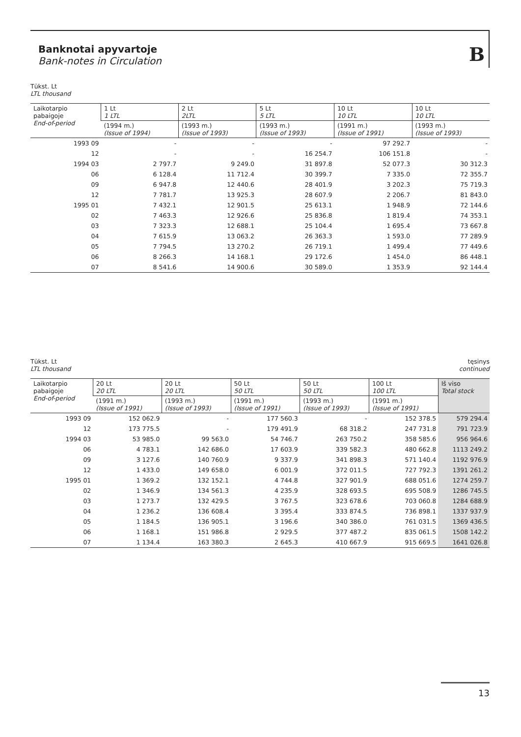Banknotai apyvartoje
Bank-notes in Circulation
B
Tūkst. Lt
LTL thousand
| Laikotarpio pabaigoje End-of-period | 1 Lt 1 LTL | 2 Lt 2LTL | 5 Lt 5 LTL | 10 Lt 10 LTL | 10 Lt 10 LTL |
| --- | --- | --- | --- | --- | --- |
| | (1994 m.) (Issue of 1994) | (1993 m.) (Issue of 1993) | (1993 m.) (Issue of 1993) | (1991 m.) (Issue of 1991) | (1993 m.) (Issue of 1993) |
| 1993 09 | - | - | - | 97 292.7 | - |
| 12 | - | - | 16 254.7 | 106 151.8 | - |
| 1994 03 | 2 797.7 | 9 249.0 | 31 897.8 | 52 077.3 | 30 312.3 |
| 06 | 6 128.4 | 11 712.4 | 30 399.7 | 7 335.0 | 72 355.7 |
| 09 | 6 947.8 | 12 440.6 | 28 401.9 | 3 202.3 | 75 719.3 |
| 12 | 7 781.7 | 13 925.3 | 28 607.9 | 2 206.7 | 81 843.0 |
| 1995 01 | 7 432.1 | 12 901.5 | 25 613.1 | 1 948.9 | 72 144.6 |
| 02 | 7 463.3 | 12 926.6 | 25 836.8 | 1 819.4 | 74 353.1 |
| 03 | 7 323.3 | 12 688.1 | 25 104.4 | 1 695.4 | 73 667.8 |
| 04 | 7 615.9 | 13 063.2 | 26 363.3 | 1 593.0 | 77 289.9 |
| 05 | 7 794.5 | 13 270.2 | 26 719.1 | 1 499.4 | 77 449.6 |
| 06 | 8 266.3 | 14 168.1 | 29 172.6 | 1 454.0 | 86 448.1 |
| 07 | 8 541.6 | 14 900.6 | 30 589.0 | 1 353.9 | 92 144.4 |
Tūkst. Lt
LTL thousand
tęsinys
continued
| Laikotarpio pabaigoje End-of-period | 20 Lt 20 LTL | 20 Lt 20 LTL | 50 Lt 50 LTL | 50 Lt 50 LTL | 100 Lt 100 LTL | Iš viso Total stock |
| --- | --- | --- | --- | --- | --- | --- |
| | (1991 m.) (Issue of 1991) | (1993 m.) (Issue of 1993) | (1991 m.) (Issue of 1991) | (1993 m.) (Issue of 1993) | (1991 m.) (Issue of 1991) | |
| 1993 09 | 152 062.9 | - | 177 560.3 | - | 152 378.5 | 579 294.4 |
| 12 | 173 775.5 | - | 179 491.9 | 68 318.2 | 247 731.8 | 791 723.9 |
| 1994 03 | 53 985.0 | 99 563.0 | 54 746.7 | 263 750.2 | 358 585.6 | 956 964.6 |
| 06 | 4 783.1 | 142 686.0 | 17 603.9 | 339 582.3 | 480 662.8 | 1113 249.2 |
| 09 | 3 127.6 | 140 760.9 | 9 337.9 | 341 898.3 | 571 140.4 | 1192 976.9 |
| 12 | 1 433.0 | 149 658.0 | 6 001.9 | 372 011.5 | 727 792.3 | 1391 261.2 |
| 1995 01 | 1 369.2 | 132 152.1 | 4 744.8 | 327 901.9 | 688 051.6 | 1274 259.7 |
| 02 | 1 346.9 | 134 561.3 | 4 235.9 | 328 693.5 | 695 508.9 | 1286 745.5 |
| 03 | 1 273.7 | 132 429.5 | 3 767.5 | 323 678.6 | 703 060.8 | 1284 688.9 |
| 04 | 1 236.2 | 136 608.4 | 3 395.4 | 333 874.5 | 736 898.1 | 1337 937.9 |
| 05 | 1 184.5 | 136 905.1 | 3 196.6 | 340 386.0 | 761 031.5 | 1369 436.5 |
| 06 | 1 168.1 | 151 986.8 | 2 929.5 | 377 487.2 | 835 061.5 | 1508 142.2 |
| 07 | 1 134.4 | 163 380.3 | 2 645.3 | 410 667.9 | 915 669.5 | 1641 026.8 |
13